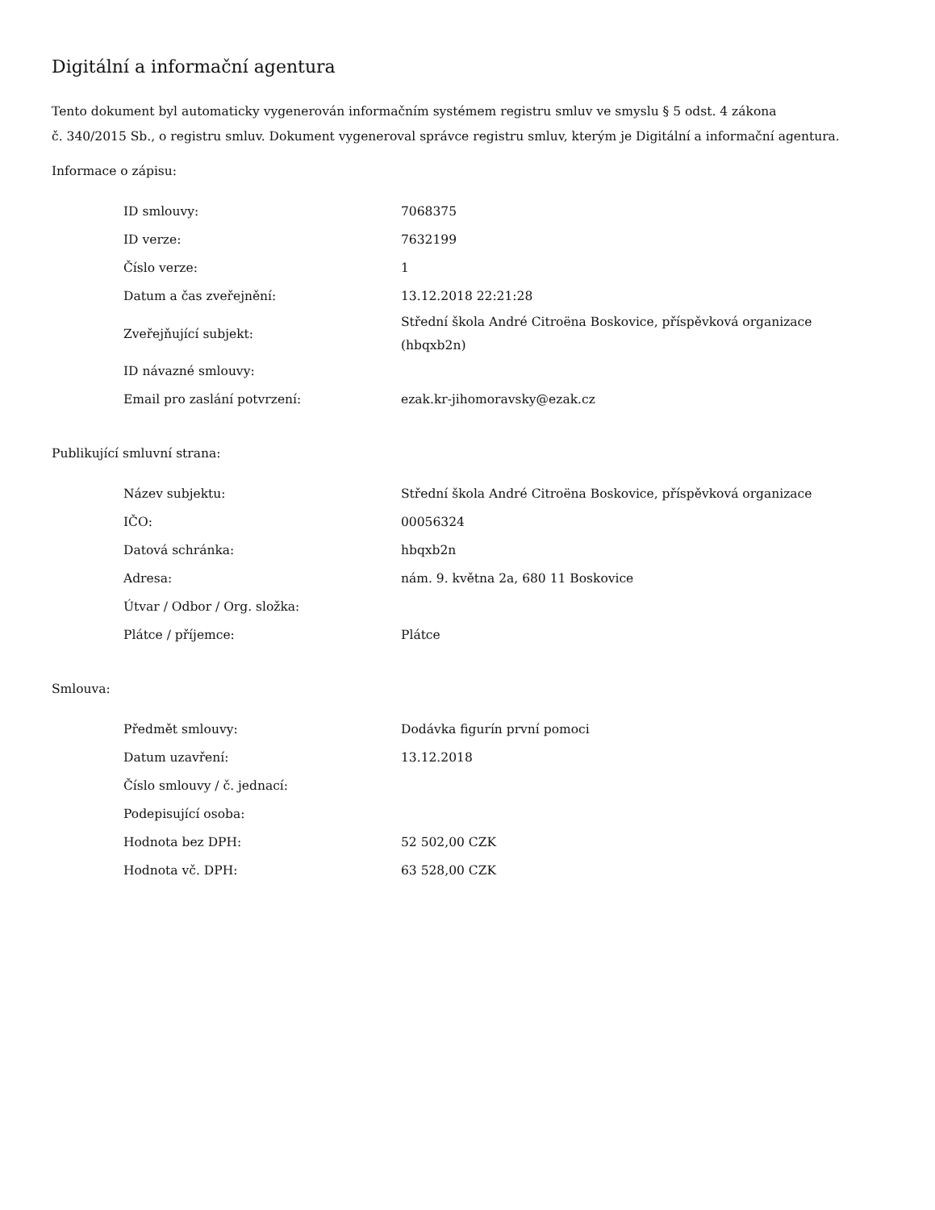Digitální a informační agentura
Tento dokument byl automaticky vygenerován informačním systémem registru smluv ve smyslu § 5 odst. 4 zákona
č. 340/2015 Sb., o registru smluv. Dokument vygeneroval správce registru smluv, kterým je Digitální a informační agentura.
Informace o zápisu:
| ID smlouvy: | 7068375 |
| ID verze: | 7632199 |
| Číslo verze: | 1 |
| Datum a čas zveřejnění: | 13.12.2018 22:21:28 |
| Zveřejňující subjekt: | Střední škola André Citroëna Boskovice, příspěvková organizace (hbqxb2n) |
| ID návazné smlouvy: | |
| Email pro zaslání potvrzení: | ezak.kr-jihomoravsky@ezak.cz |
Publikující smluvní strana:
| Název subjektu: | Střední škola André Citroëna Boskovice, příspěvková organizace |
| IČO: | 00056324 |
| Datová schránka: | hbqxb2n |
| Adresa: | nám. 9. května 2a, 680 11 Boskovice |
| Útvar / Odbor / Org. složka: | |
| Plátce / příjemce: | Plátce |
Smlouva:
| Předmět smlouvy: | Dodávka figurín první pomoci |
| Datum uzavření: | 13.12.2018 |
| Číslo smlouvy / č. jednací: | |
| Podepisující osoba: | |
| Hodnota bez DPH: | 52 502,00 CZK |
| Hodnota vč. DPH: | 63 528,00 CZK |